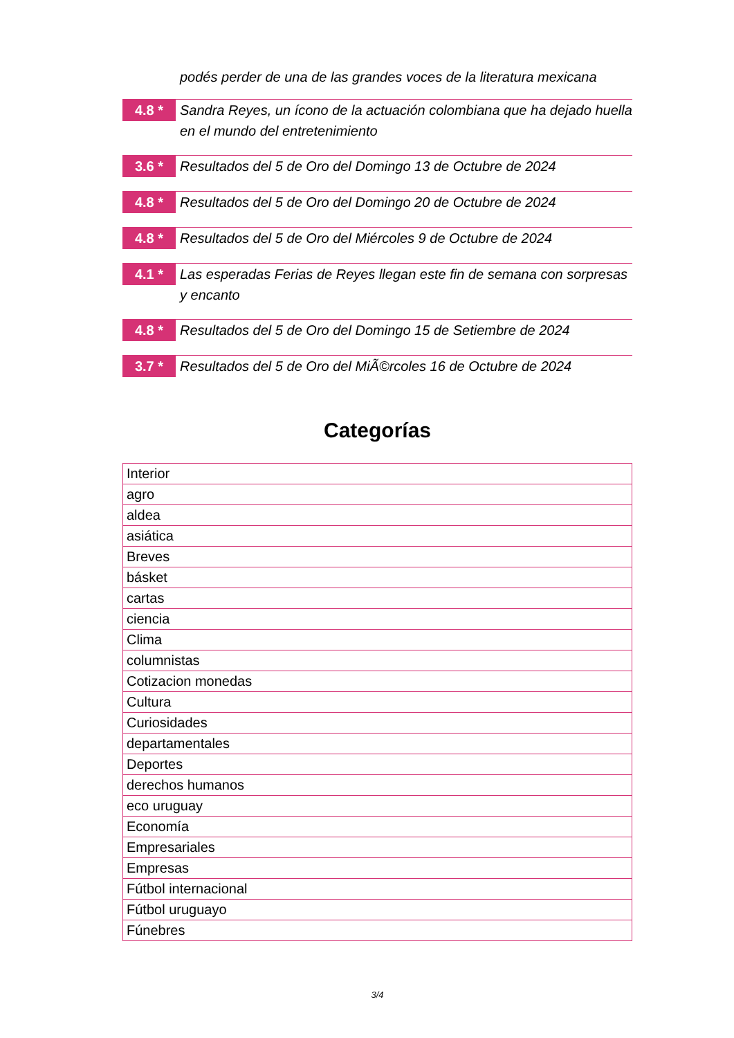podés perder de una de las grandes voces de la literatura mexicana
4.8 *
Sandra Reyes, un ícono de la actuación colombiana que ha dejado huella en el mundo del entretenimiento
3.6 *
Resultados del 5 de Oro del Domingo 13 de Octubre de 2024
4.8 *
Resultados del 5 de Oro del Domingo 20 de Octubre de 2024
4.8 *
Resultados del 5 de Oro del Miércoles 9 de Octubre de 2024
4.1 *
Las esperadas Ferias de Reyes llegan este fin de semana con sorpresas y encanto
4.8 *
Resultados del 5 de Oro del Domingo 15 de Setiembre de 2024
3.7 *
Resultados del 5 de Oro del MiÃ©rcoles 16 de Octubre de 2024
Categorías
| Interior |
| agro |
| aldea |
| asiática |
| Breves |
| básket |
| cartas |
| ciencia |
| Clima |
| columnistas |
| Cotizacion monedas |
| Cultura |
| Curiosidades |
| departamentales |
| Deportes |
| derechos humanos |
| eco uruguay |
| Economía |
| Empresariales |
| Empresas |
| Fútbol internacional |
| Fútbol uruguayo |
| Fúnebres |
3/4